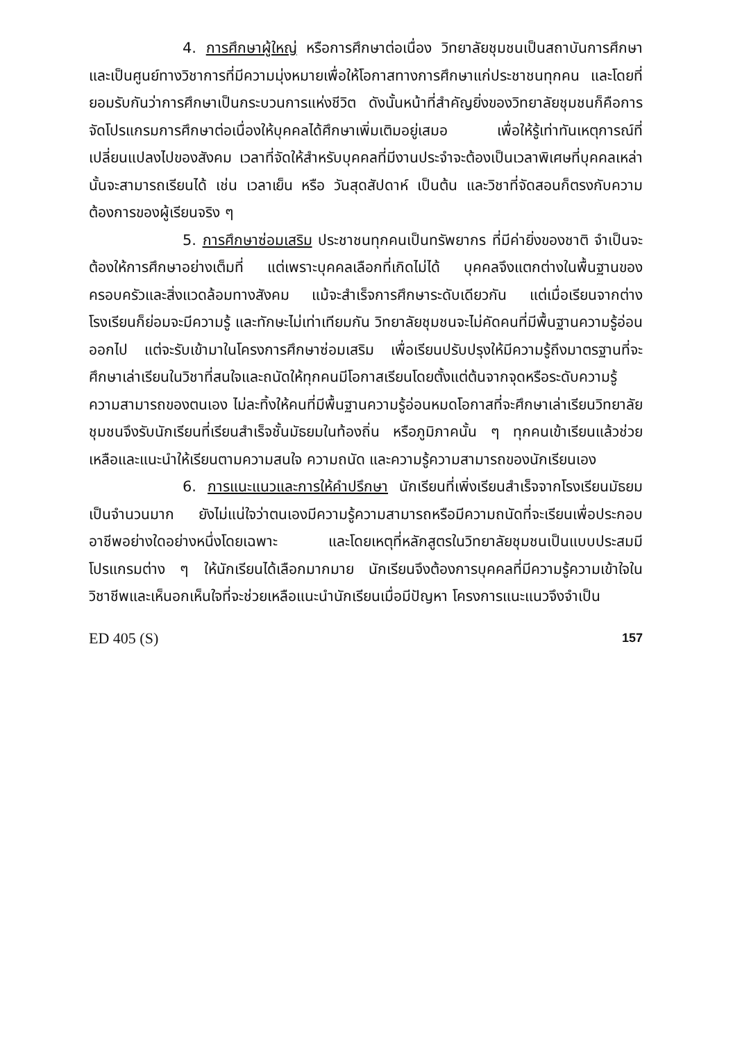4. การศึกษาผู้ใหญ่ หรือการศึกษาต่อเนื่อง วิทยาลัยชุมชนเป็นสถาบันการศึกษาและเป็นศูนย์ทางวิชาการที่มีความมุ่งหมายเพื่อให้โอกาสทางการศึกษาแก่ประชาชนทุกคน และโดยที่ยอมรับกันว่าการศึกษาเป็นกระบวนการแห่งชีวิต ดังนั้นหน้าที่สำคัญยิ่งของวิทยาลัยชุมชนก็คือการจัดโปรแกรมการศึกษาต่อเนื่องให้บุคคลได้ศึกษาเพิ่มเติมอยู่เสมอ เพื่อให้รู้เท่าทันเหตุการณ์ที่เปลี่ยนแปลงไปของสังคม เวลาที่จัดให้สำหรับบุคคลที่มีงานประจำจะต้องเป็นเวลาพิเศษที่บุคคลเหล่านั้นจะสามารถเรียนได้ เช่น เวลาเย็น หรือ วันสุดสัปดาห์ เป็นต้น และวิชาที่จัดสอนก็ตรงกับความต้องการของผู้เรียนจริง ๆ
5. การศึกษาซ่อมเสริม ประชาชนทุกคนเป็นทรัพยากร ที่มีค่ายิ่งของชาติ จำเป็นจะต้องให้การศึกษาอย่างเต็มที่ แต่เพราะบุคคลเลือกที่เกิดไม่ได้ บุคคลจึงแตกต่างในพื้นฐานของครอบครัวและสิ่งแวดล้อมทางสังคม แม้จะสำเร็จการศึกษาระดับเดียวกัน แต่เมื่อเรียนจากต่างโรงเรียนก็ย่อมจะมีความรู้ และทักษะไม่เท่าเทียมกัน วิทยาลัยชุมชนจะไม่คัดคนที่มีพื้นฐานความรู้อ่อนออกไป แต่จะรับเข้ามาในโครงการศึกษาซ่อมเสริม เพื่อเรียนปรับปรุงให้มีความรู้ถึงมาตรฐานที่จะศึกษาเล่าเรียนในวิชาที่สนใจและถนัดให้ทุกคนมีโอกาสเรียนโดยตั้งแต่ต้นจากจุดหรือระดับความรู้ความสามารถของตนเอง ไม่ละทิ้งให้คนที่มีพื้นฐานความรู้อ่อนหมดโอกาสที่จะศึกษาเล่าเรียนวิทยาลัยชุมชนจึงรับนักเรียนที่เรียนสำเร็จชั้นมัธยมในท้องถิ่น หรือภูมิภาคนั้น ๆ ทุกคนเข้าเรียนแล้วช่วยเหลือและแนะนำให้เรียนตามความสนใจ ความถนัด และความรู้ความสามารถของนักเรียนเอง
6. การแนะแนวและการให้คำปรึกษา นักเรียนที่เพิ่งเรียนสำเร็จจากโรงเรียนมัธยมเป็นจำนวนมาก ยังไม่แน่ใจว่าตนเองมีความรู้ความสามารถหรือมีความถนัดที่จะเรียนเพื่อประกอบอาชีพอย่างใดอย่างหนึ่งโดยเฉพาะ และโดยเหตุที่หลักสูตรในวิทยาลัยชุมชนเป็นแบบประสมมีโปรแกรมต่าง ๆ ให้นักเรียนได้เลือกมากมาย นักเรียนจึงต้องการบุคคลที่มีความรู้ความเข้าใจในวิชาชีพและเห็นอกเห็นใจที่จะช่วยเหลือแนะนำนักเรียนเมื่อมีปัญหา โครงการแนะแนวจึงจำเป็น
ED 405 (S) 157